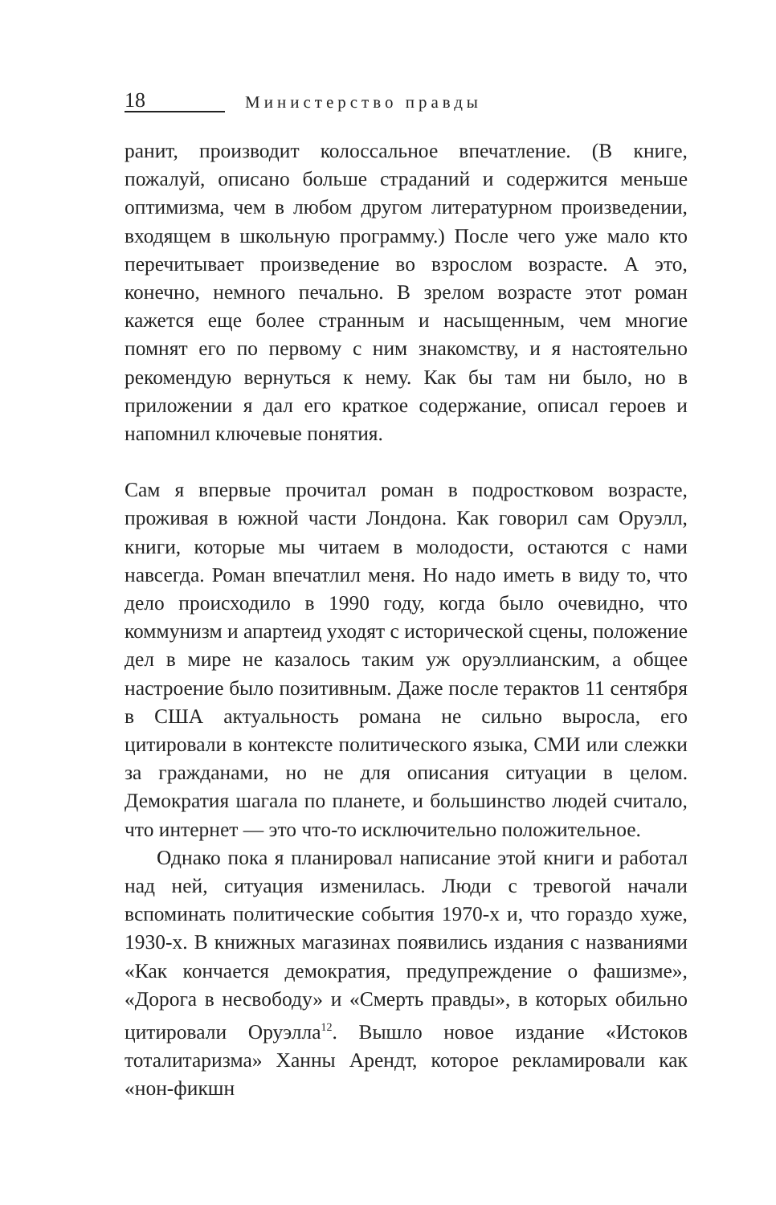18 Министерство правды
ранит, производит колоссальное впечатление. (В книге, пожалуй, описано больше страданий и содержится меньше оптимизма, чем в любом другом литературном произведении, входящем в школьную программу.) После чего уже мало кто перечитывает произведение во взрослом возрасте. А это, конечно, немного печально. В зрелом возрасте этот роман кажется еще более странным и насыщенным, чем многие помнят его по первому с ним знакомству, и я настоятельно рекомендую вернуться к нему. Как бы там ни было, но в приложении я дал его краткое содержание, описал героев и напомнил ключевые понятия.
Сам я впервые прочитал роман в подростковом возрасте, проживая в южной части Лондона. Как говорил сам Оруэлл, книги, которые мы читаем в молодости, остаются с нами навсегда. Роман впечатлил меня. Но надо иметь в виду то, что дело происходило в 1990 году, когда было очевидно, что коммунизм и апартеид уходят с исторической сцены, положение дел в мире не казалось таким уж оруэллианским, а общее настроение было позитивным. Даже после терактов 11 сентября в США актуальность романа не сильно выросла, его цитировали в контексте политического языка, СМИ или слежки за гражданами, но не для описания ситуации в целом. Демократия шагала по планете, и большинство людей считало, что интернет — это что-то исключительно положительное.
Однако пока я планировал написание этой книги и работал над ней, ситуация изменилась. Люди с тревогой начали вспоминать политические события 1970-х и, что гораздо хуже, 1930-х. В книжных магазинах появились издания с названиями «Как кончается демократия, предупреждение о фашизме», «Дорога в несвободу» и «Смерть правды», в которых обильно цитировали Оруэлла<sup>12</sup>. Вышло новое издание «Истоков тоталитаризма» Ханны Арендт, которое рекламировали как «нон-фикшн